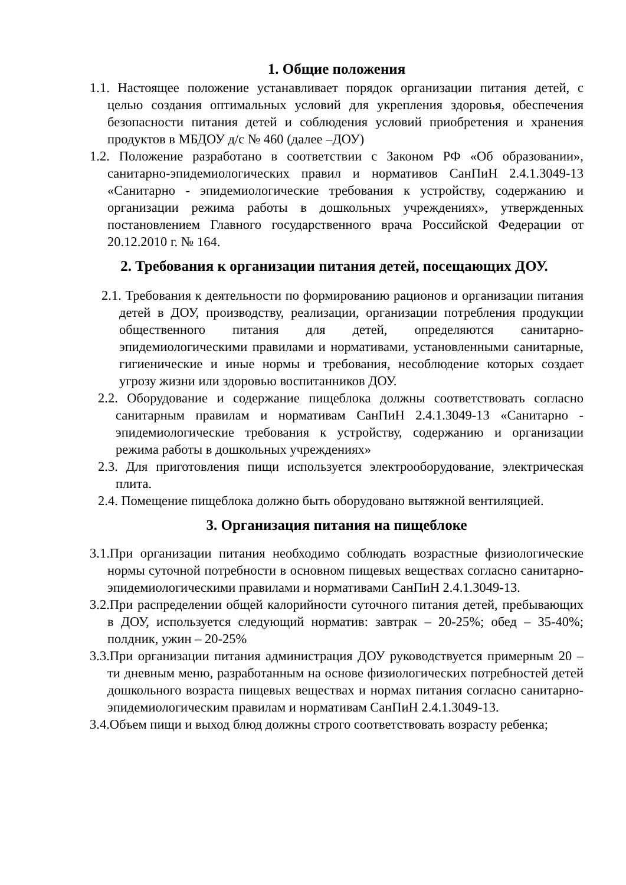1. Общие положения
1.1. Настоящее положение устанавливает порядок организации питания детей, с целью создания оптимальных условий для укрепления здоровья, обеспечения безопасности питания детей и соблюдения условий приобретения и хранения продуктов в МБДОУ д/с № 460 (далее –ДОУ)
1.2. Положение разработано в соответствии с Законом РФ «Об образовании», санитарно-эпидемиологических правил и нормативов СанПиН 2.4.1.3049-13 «Санитарно - эпидемиологические требования к устройству, содержанию и организации режима работы в дошкольных учреждениях», утвержденных постановлением Главного государственного врача Российской Федерации от 20.12.2010 г. № 164.
2. Требования к организации питания детей, посещающих ДОУ.
2.1. Требования к деятельности по формированию рационов и организации питания детей в ДОУ, производству, реализации, организации потребления продукции общественного питания для детей, определяются санитарно-эпидемиологическими правилами и нормативами, установленными санитарные, гигиенические и иные нормы и требования, несоблюдение которых создает угрозу жизни или здоровью воспитанников ДОУ.
2.2. Оборудование и содержание пищеблока должны соответствовать согласно санитарным правилам и нормативам СанПиН 2.4.1.3049-13 «Санитарно - эпидемиологические требования к устройству, содержанию и организации режима работы в дошкольных учреждениях»
2.3. Для приготовления пищи используется электрооборудование, электрическая плита.
2.4. Помещение пищеблока должно быть оборудовано вытяжной вентиляцией.
3. Организация питания на пищеблоке
3.1.При организации питания необходимо соблюдать возрастные физиологические нормы суточной потребности в основном пищевых веществах согласно санитарно-эпидемиологическими правилами и нормативами СанПиН 2.4.1.3049-13.
3.2.При распределении общей калорийности суточного питания детей, пребывающих в ДОУ, используется следующий норматив: завтрак – 20-25%; обед – 35-40%; полдник, ужин – 20-25%
3.3.При организации питания администрация ДОУ руководствуется примерным 20 – ти дневным меню, разработанным на основе физиологических потребностей детей дошкольного возраста пищевых веществах и нормах питания согласно санитарно-эпидемиологическим правилам и нормативам СанПиН 2.4.1.3049-13.
3.4.Объем пищи и выход блюд должны строго соответствовать возрасту ребенка;